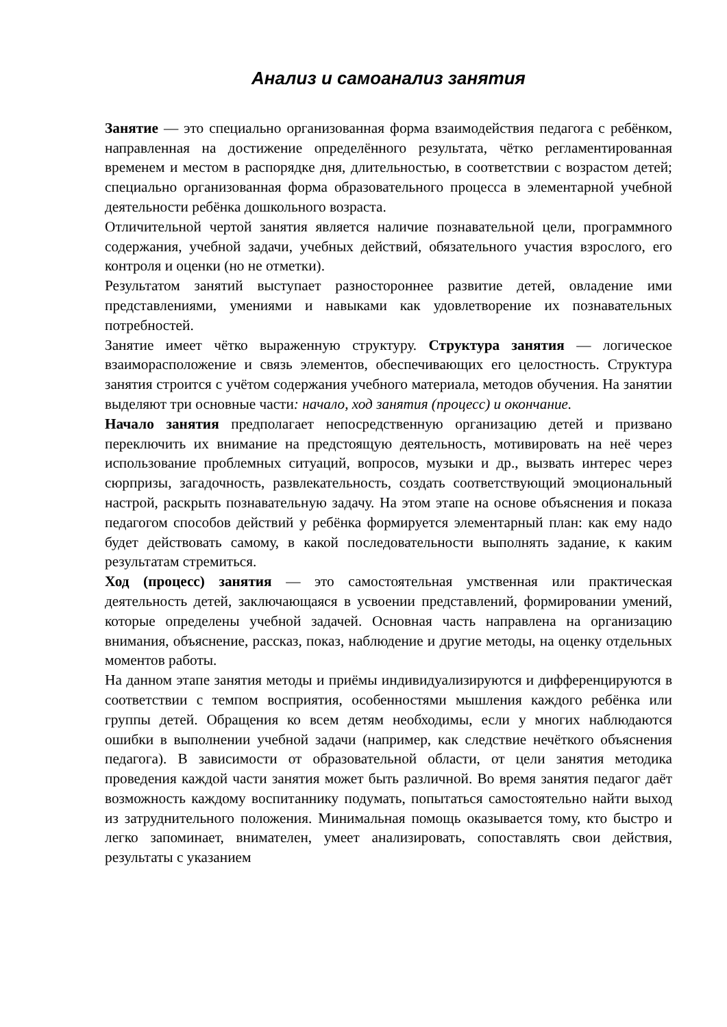Анализ и самоанализ занятия
Занятие — это специально организованная форма взаимодействия педагога с ребёнком, направленная на достижение определённого результата, чётко регламентированная временем и местом в распорядке дня, длительностью, в соответствии с возрастом детей; специально организованная форма образовательного процесса в элементарной учебной деятельности ребёнка дошкольного возраста.
Отличительной чертой занятия является наличие познавательной цели, программного содержания, учебной задачи, учебных действий, обязательного участия взрослого, его контроля и оценки (но не отметки).
Результатом занятий выступает разностороннее развитие детей, овладение ими представлениями, умениями и навыками как удовлетворение их познавательных потребностей.
Занятие имеет чётко выраженную структуру. Структура занятия — логическое взаиморасположение и связь элементов, обеспечивающих его целостность. Структура занятия строится с учётом содержания учебного материала, методов обучения. На занятии выделяют три основные части: начало, ход занятия (процесс) и окончание.
Начало занятия предполагает непосредственную организацию детей и призвано переключить их внимание на предстоящую деятельность, мотивировать на неё через использование проблемных ситуаций, вопросов, музыки и др., вызвать интерес через сюрпризы, загадочность, развлекательность, создать соответствующий эмоциональный настрой, раскрыть познавательную задачу. На этом этапе на основе объяснения и показа педагогом способов действий у ребёнка формируется элементарный план: как ему надо будет действовать самому, в какой последовательности выполнять задание, к каким результатам стремиться.
Ход (процесс) занятия — это самостоятельная умственная или практическая деятельность детей, заключающаяся в усвоении представлений, формировании умений, которые определены учебной задачей. Основная часть направлена на организацию внимания, объяснение, рассказ, показ, наблюдение и другие методы, на оценку отдельных моментов работы.
На данном этапе занятия методы и приёмы индивидуализируются и дифференцируются в соответствии с темпом восприятия, особенностями мышления каждого ребёнка или группы детей. Обращения ко всем детям необходимы, если у многих наблюдаются ошибки в выполнении учебной задачи (например, как следствие нечёткого объяснения педагога). В зависимости от образовательной области, от цели занятия методика проведения каждой части занятия может быть различной. Во время занятия педагог даёт возможность каждому воспитаннику подумать, попытаться самостоятельно найти выход из затруднительного положения. Минимальная помощь оказывается тому, кто быстро и легко запоминает, внимателен, умеет анализировать, сопоставлять свои действия, результаты с указанием